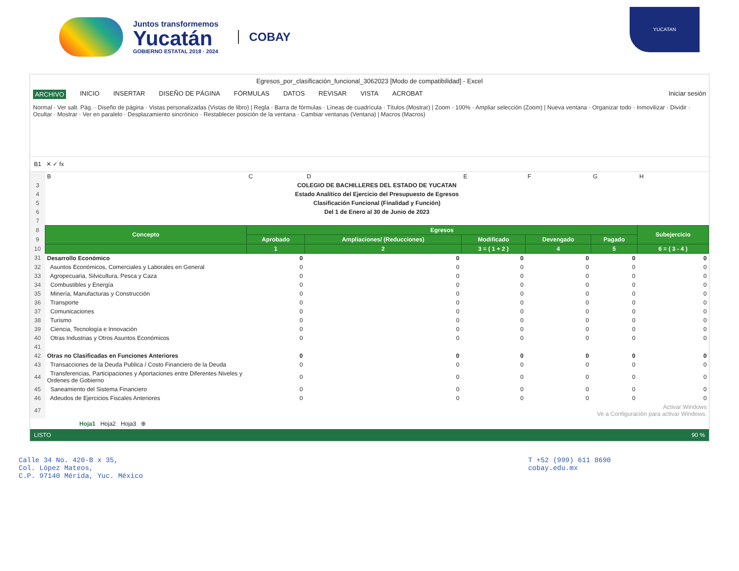Juntos transformemos
Yucatán
GOBIERNO ESTATAL 2018 · 2024
COBAY
YUCATAN
Egresos_por_clasificación_funcional_3062023 [Modo de compatibilidad] - Excel
ARCHIVO INICIO INSERTAR DISEÑO DE PÁGINA FÓRMULAS DATOS REVISAR VISTA ACROBAT Iniciar sesión
Normal · Ver salt. Pág. · Diseño de página · Vistas personalizadas (Vistas de libro) | Regla · Barra de fórmulas · Líneas de cuadrícula · Títulos (Mostrar) | Zoom · 100% · Ampliar selección (Zoom) | Nueva ventana · Organizar todo · Inmovilizar · Dividir · Ocultar · Mostrar · Ver en paralelo · Desplazamiento sincrónico · Restablecer posición de la ventana · Cambiar ventanas (Ventana) | Macros (Macros)
B1 ✕ ✓ fx
| | B | C | D | E | F | G | H |
| 3 | COLEGIO DE BACHILLERES DEL ESTADO DE YUCATAN | | | | | | |
| 4 | Estado Analítico del Ejercicio del Presupuesto de Egresos | | | | | | |
| 5 | Clasificación Funcional (Finalidad y Función) | | | | | | |
| 6 | Del 1 de Enero al 30 de Junio de 2023 | | | | | | |
| 7 | | | | | | | |
| 8 | Concepto | Egresos | | | | | Subejercicio |
| 9 | | Aprobado | Ampliaciones/ (Reducciones) | Modificado | Devengado | Pagado | |
| 10 | | 1 | 2 | 3 = ( 1 + 2 ) | 4 | 5 | 6 = ( 3 - 4 ) |
| 31 | Desarrollo Económico | 0 | 0 | 0 | 0 | 0 | 0 |
| 32 | Asuntos Económicos, Comerciales y Laborales en General | 0 | 0 | 0 | 0 | 0 | 0 |
| 33 | Agropecuaria, Silvicultura, Pesca y Caza | 0 | 0 | 0 | 0 | 0 | 0 |
| 34 | Combustibles y Energía | 0 | 0 | 0 | 0 | 0 | 0 |
| 35 | Minería, Manufacturas y Construcción | 0 | 0 | 0 | 0 | 0 | 0 |
| 36 | Transporte | 0 | 0 | 0 | 0 | 0 | 0 |
| 37 | Comunicaciones | 0 | 0 | 0 | 0 | 0 | 0 |
| 38 | Turismo | 0 | 0 | 0 | 0 | 0 | 0 |
| 39 | Ciencia, Tecnología e Innovación | 0 | 0 | 0 | 0 | 0 | 0 |
| 40 | Otras Industrias y Otros Asuntos Económicos | 0 | 0 | 0 | 0 | 0 | 0 |
| 41 | | | | | | | |
| 42 | Otras no Clasificadas en Funciones Anteriores | 0 | 0 | 0 | 0 | 0 | 0 |
| 43 | Transacciones de la Deuda Publica / Costo Financiero de la Deuda | 0 | 0 | 0 | 0 | 0 | 0 |
| 44 | Transferencias, Participaciones y Aportaciones entre Diferentes Niveles y Ordenes de Gobierno | 0 | 0 | 0 | 0 | 0 | 0 |
| 45 | Saneamiento del Sistema Financiero | 0 | 0 | 0 | 0 | 0 | 0 |
| 46 | Adeudos de Ejercicios Fiscales Anteriores | 0 | 0 | 0 | 0 | 0 | 0 |
| 47 | Activar Windows Ve a Configuración para activar Windows. | | | | | | |
Hoja1 Hoja2 Hoja3 ⊕
LISTO 90 %
Calle 34 No. 420-B x 35,
Col. López Mateos,
C.P. 97140 Mérida, Yuc. México
T +52 (999) 611 8690
cobay.edu.mx